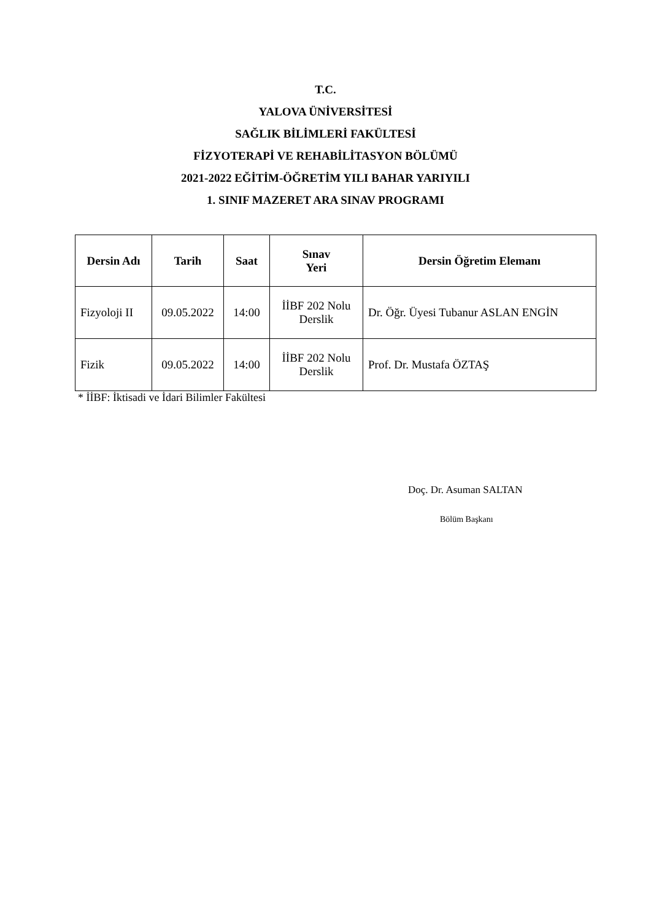T.C.
YALOVA ÜNİVERSİTESİ
SAĞLIK BİLİMLERİ FAKÜLTESİ
FİZYOTERAPİ VE REHABİLİTASYON BÖLÜMÜ
2021-2022 EĞİTİM-ÖĞRETİM YILI BAHAR YARIYILI
1. SINIF MAZERET ARA SINAV PROGRAMI
| Dersin Adı | Tarih | Saat | Sınav Yeri | Dersin Öğretim Elemanı |
| --- | --- | --- | --- | --- |
| Fizyoloji II | 09.05.2022 | 14:00 | İİBF 202 Nolu Derslik | Dr. Öğr. Üyesi Tubanur ASLAN ENGİN |
| Fizik | 09.05.2022 | 14:00 | İİBF 202 Nolu Derslik | Prof. Dr. Mustafa ÖZTAŞ |
* İİBF: İktisadi ve İdari Bilimler Fakültesi
Doç. Dr. Asuman SALTAN
Bölüm Başkanı